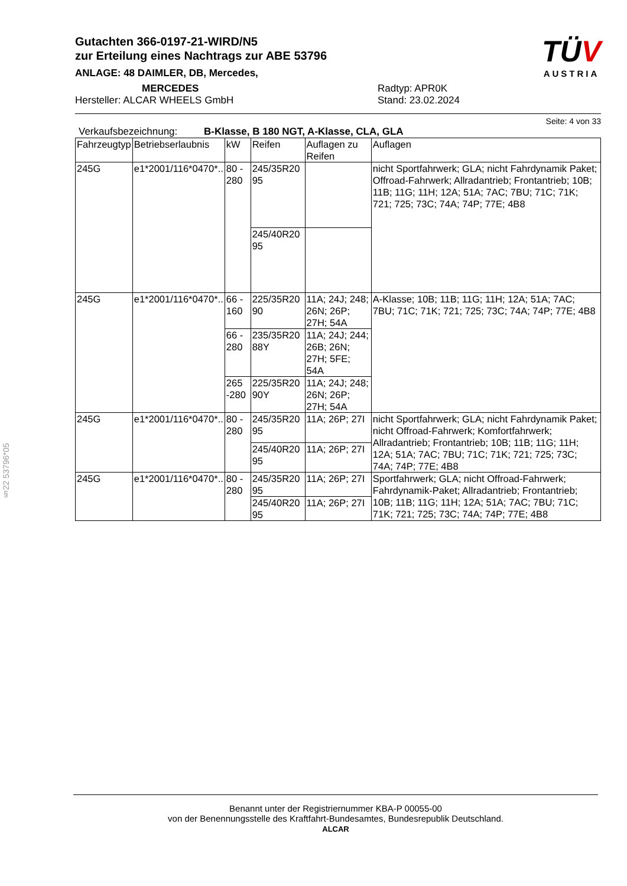§22 53796*05
TÜV
AUSTRIA
Gutachten 366-0197-21-WIRD/N5
zur Erteilung eines Nachtrags zur ABE 53796
ANLAGE: 48 DAIMLER, DB, Mercedes,
MERCEDES
Hersteller: ALCAR WHEELS GmbH
Radtyp: APR0K
Stand: 23.02.2024
Seite: 4 von 33
Verkaufsbezeichnung: B-Klasse, B 180 NGT, A-Klasse, CLA, GLA
| Fahrzeugtyp | Betriebserlaubnis | kW | Reifen | Auflagen zu Reifen | Auflagen |
| --- | --- | --- | --- | --- | --- |
| 245G | e1*2001/116*0470*.. | 80 - 280 | 245/35R20 95 | | nicht Sportfahrwerk; GLA; nicht Fahrdynamik Paket; Offroad-Fahrwerk; Allradantrieb; Frontantrieb; 10B; 11B; 11G; 11H; 12A; 51A; 7AC; 7BU; 71C; 71K; 721; 725; 73C; 74A; 74P; 77E; 4B8 |
| | | | 245/40R20 95 | | |
| 245G | e1*2001/116*0470*.. | 66 - 160 | 225/35R20 90 | 11A; 24J; 248; 26N; 26P; 27H; 54A | A-Klasse; 10B; 11B; 11G; 11H; 12A; 51A; 7AC; 7BU; 71C; 71K; 721; 725; 73C; 74A; 74P; 77E; 4B8 |
| | | 66 - 280 | 235/35R20 88Y | 11A; 24J; 244; 26B; 26N; 27H; 5FE; 54A | |
| | | 265 -280 | 225/35R20 90Y | 11A; 24J; 248; 26N; 26P; 27H; 54A | |
| 245G | e1*2001/116*0470*.. | 80 - 280 | 245/35R20 95 | 11A; 26P; 27I | nicht Sportfahrwerk; GLA; nicht Fahrdynamik Paket; nicht Offroad-Fahrwerk; Komfortfahrwerk; Allradantrieb; Frontantrieb; 10B; 11B; 11G; 11H; 12A; 51A; 7AC; 7BU; 71C; 71K; 721; 725; 73C; 74A; 74P; 77E; 4B8 |
| | | | 245/40R20 95 | 11A; 26P; 27I | |
| 245G | e1*2001/116*0470*.. | 80 - 280 | 245/35R20 95 | 11A; 26P; 27I | Sportfahrwerk; GLA; nicht Offroad-Fahrwerk; Fahrdynamik-Paket; Allradantrieb; Frontantrieb; 10B; 11B; 11G; 11H; 12A; 51A; 7AC; 7BU; 71C; 71K; 721; 725; 73C; 74A; 74P; 77E; 4B8 |
| | | | 245/40R20 95 | 11A; 26P; 27I | |
Benannt unter der Registriernummer KBA-P 00055-00
von der Benennungsstelle des Kraftfahrt-Bundesamtes, Bundesrepublik Deutschland.
ALCAR